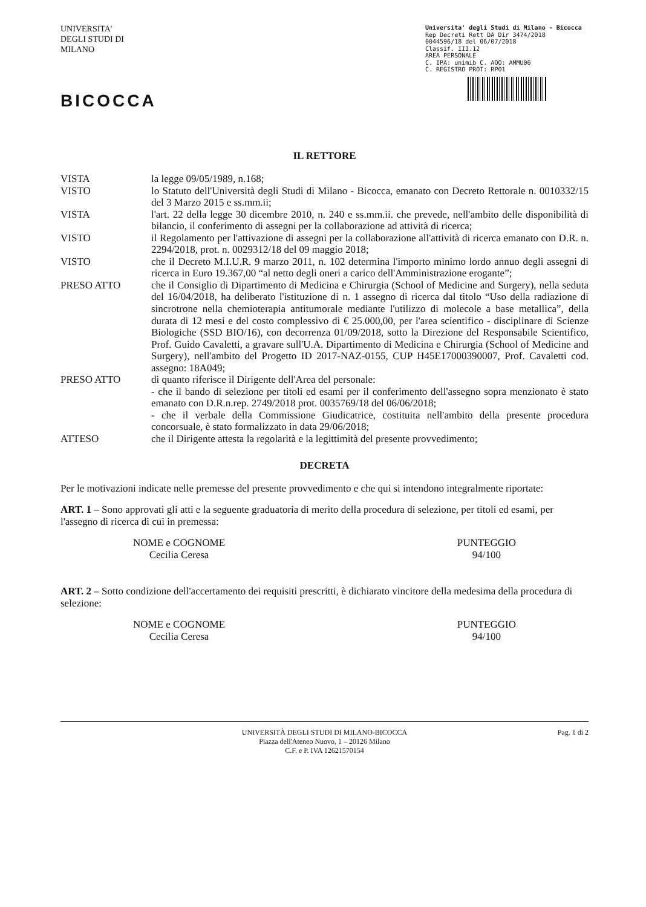UNIVERSITA' DEGLI STUDI DI MILANO
BICOCCA
Universita' degli Studi di Milano - Bicocca
Rep Decreti Rett DA Dir 3474/2018
0044596/18 del 06/07/2018
Classif. III.12
AREA PERSONALE
C. IPA: unimib C. AOO: AMMU06
C. REGISTRO PROT: RP01
IL RETTORE
VISTA la legge 09/05/1989, n.168;
VISTO lo Statuto dell'Università degli Studi di Milano - Bicocca, emanato con Decreto Rettorale n. 0010332/15 del 3 Marzo 2015 e ss.mm.ii;
VISTA l'art. 22 della legge 30 dicembre 2010, n. 240 e ss.mm.ii. che prevede, nell'ambito delle disponibilità di bilancio, il conferimento di assegni per la collaborazione ad attività di ricerca;
VISTO il Regolamento per l'attivazione di assegni per la collaborazione all'attività di ricerca emanato con D.R. n. 2294/2018, prot. n. 0029312/18 del 09 maggio 2018;
VISTO che il Decreto M.I.U.R. 9 marzo 2011, n. 102 determina l'importo minimo lordo annuo degli assegni di ricerca in Euro 19.367,00 “al netto degli oneri a carico dell'Amministrazione erogante”;
PRESO ATTO che il Consiglio di Dipartimento di Medicina e Chirurgia (School of Medicine and Surgery), nella seduta del 16/04/2018, ha deliberato l'istituzione di n. 1 assegno di ricerca dal titolo “Uso della radiazione di sincrotrone nella chemioterapia antitumorale mediante l'utilizzo di molecole a base metallica”, della durata di 12 mesi e del costo complessivo di € 25.000,00, per l'area scientifico - disciplinare di Scienze Biologiche (SSD BIO/16), con decorrenza 01/09/2018, sotto la Direzione del Responsabile Scientifico, Prof. Guido Cavaletti, a gravare sull'U.A. Dipartimento di Medicina e Chirurgia (School of Medicine and Surgery), nell'ambito del Progetto ID 2017-NAZ-0155, CUP H45E17000390007, Prof. Cavaletti cod. assegno: 18A049;
PRESO ATTO di quanto riferisce il Dirigente dell'Area del personale:
- che il bando di selezione per titoli ed esami per il conferimento dell'assegno sopra menzionato è stato emanato con D.R.n.rep. 2749/2018 prot. 0035769/18 del 06/06/2018;
- che il verbale della Commissione Giudicatrice, costituita nell'ambito della presente procedura concorsuale, è stato formalizzato in data 29/06/2018;
ATTESO che il Dirigente attesta la regolarità e la legittimità del presente provvedimento;
DECRETA
Per le motivazioni indicate nelle premesse del presente provvedimento e che qui si intendono integralmente riportate:
ART. 1 – Sono approvati gli atti e la seguente graduatoria di merito della procedura di selezione, per titoli ed esami, per l'assegno di ricerca di cui in premessa:
NOME e COGNOME
Cecilia Ceresa
PUNTEGGIO
94/100
ART. 2 – Sotto condizione dell'accertamento dei requisiti prescritti, è dichiarato vincitore della medesima della procedura di selezione:
NOME e COGNOME
Cecilia Ceresa
PUNTEGGIO
94/100
UNIVERSITÀ DEGLI STUDI DI MILANO-BICOCCA
Piazza dell'Ateneo Nuovo, 1 – 20126 Milano
C.F. e P. IVA 12621570154
Pag. 1 di 2